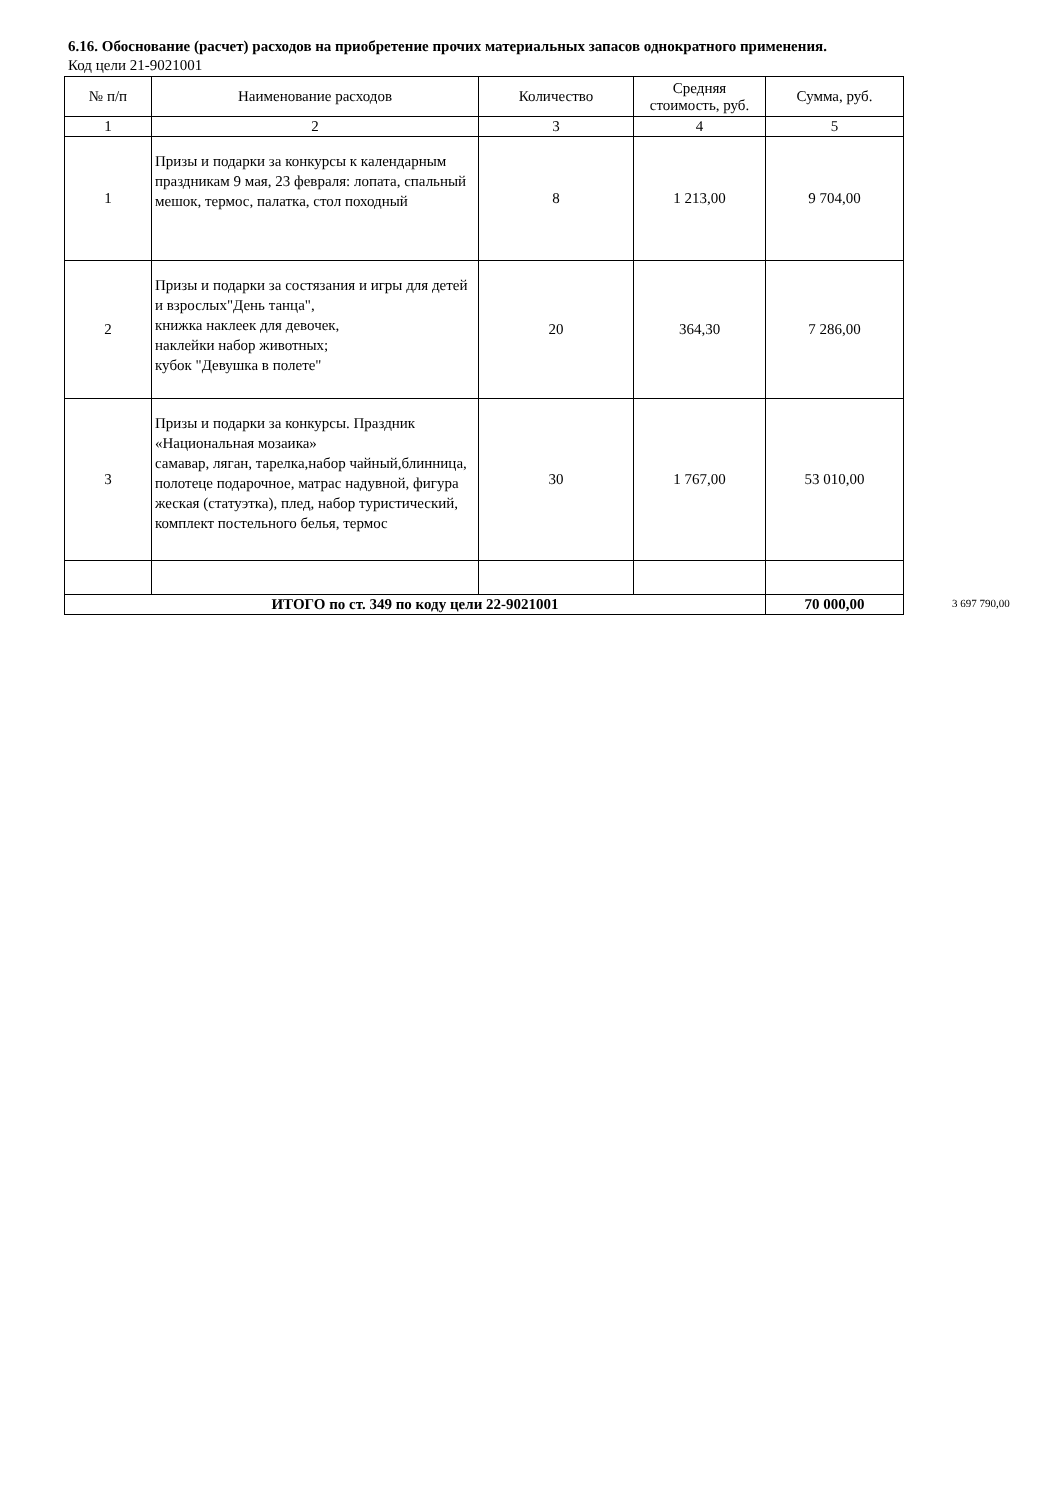6.16. Обоснование (расчет) расходов на приобретение прочих материальных запасов однократного применения.
Код цели 21-9021001
| № п/п | Наименование расходов | Количество | Средняя стоимость, руб. | Сумма, руб. |
| --- | --- | --- | --- | --- |
| 1 | 2 | 3 | 4 | 5 |
| 1 | Призы и подарки за конкурсы к календарным праздникам 9 мая, 23 февраля: лопата, спальный мешок, термос, палатка, стол походный | 8 | 1 213,00 | 9 704,00 |
| 2 | Призы и подарки за состязания и игры для детей и взрослых"День танца", книжка наклеек для девочек, наклейки набор животных; кубок "Девушка в полете" | 20 | 364,30 | 7 286,00 |
| 3 | Призы и подарки за конкурсы. Праздник «Национальная мозаика» самавар, ляган, тарелка,набор чайный,блинница, полотеце подарочное, матрас надувной, фигура жеская (статуэтка), плед, набор туристический, комплект постельного белья, термос | 30 | 1 767,00 | 53 010,00 |
| ИТОГО по ст. 349 по коду цели 22-9021001 | | | | 70 000,00 |
3 697 790,00